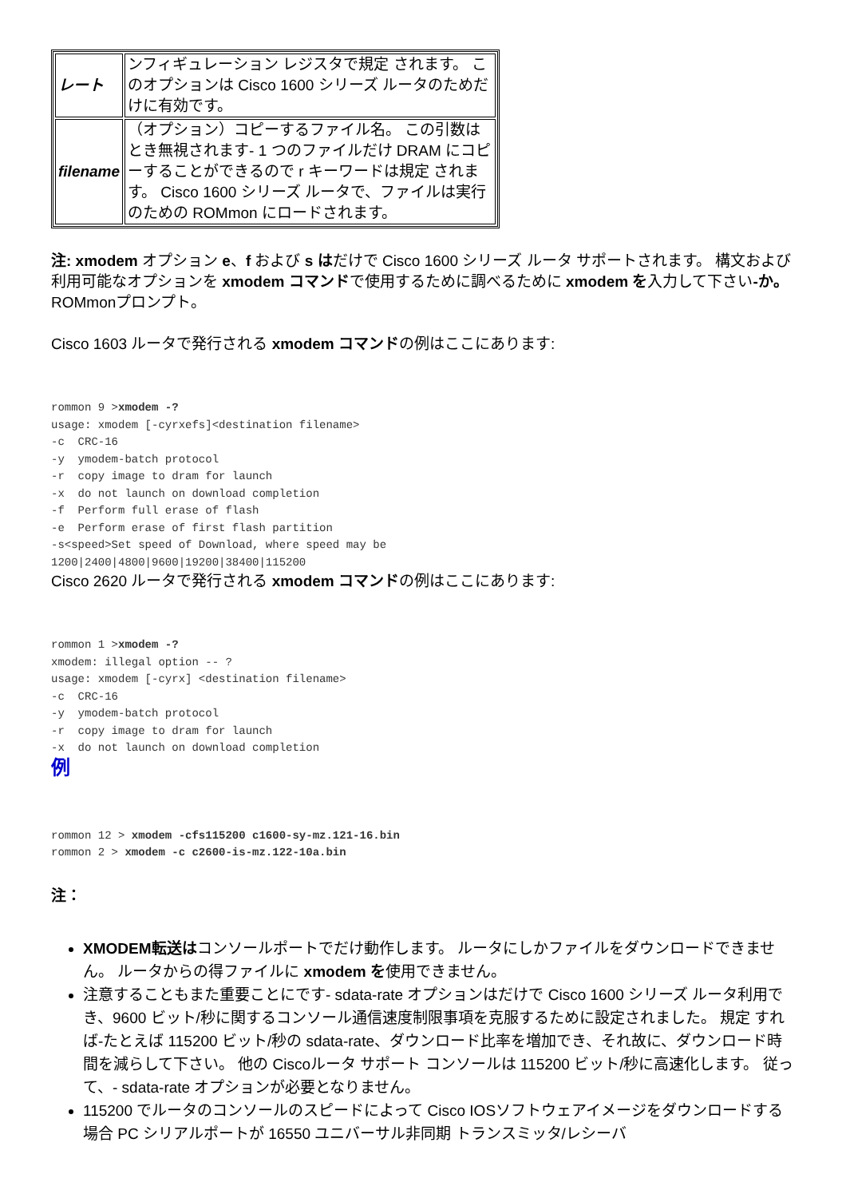| レート | ンフィギュレーション レジスタで規定 されます。 このオプションは Cisco 1600 シリーズ ルータのためだけに有効です。 |
| filename | （オプション）コピーするファイル名。 この引数はとき無視されます- 1 つのファイルだけ DRAM にコピーすることができるので r キーワードは規定 されます。 Cisco 1600 シリーズ ルータで、ファイルは実行のための ROMmon にロードされます。 |
注: xmodem オプション e、f および s はだけで Cisco 1600 シリーズ ルータ サポートされます。 構文および利用可能なオプションを xmodem コマンドで使用するために調べるために xmodem を入力して下さい-か。 ROMmonプロンプト。
Cisco 1603 ルータで発行される xmodem コマンドの例はここにあります:
rommon 9 >xmodem -?
usage: xmodem [-cyrxefs]<destination filename>
-c  CRC-16
-y  ymodem-batch protocol
-r  copy image to dram for launch
-x  do not launch on download completion
-f  Perform full erase of flash
-e  Perform erase of first flash partition
-s<speed>Set speed of Download, where speed may be
1200|2400|4800|9600|19200|38400|115200
Cisco 2620 ルータで発行される xmodem コマンドの例はここにあります:
rommon 1 >xmodem -?
xmodem: illegal option -- ?
usage: xmodem [-cyrx] <destination filename>
-c  CRC-16
-y  ymodem-batch protocol
-r  copy image to dram for launch
-x  do not launch on download completion
例
rommon 12 > xmodem -cfs115200 c1600-sy-mz.121-16.bin
rommon 2 > xmodem -c c2600-is-mz.122-10a.bin
注：
XMODEM転送はコンソールポートでだけ動作します。 ルータにしかファイルをダウンロードできません。 ルータからの得ファイルに xmodem を使用できません。
注意することもまた重要ことにです- sdata-rate オプションはだけで Cisco 1600 シリーズ ルータ利用でき、9600 ビット/秒に関するコンソール通信速度制限事項を克服するために設定されました。 規定 すれば-たとえば 115200 ビット/秒の sdata-rate、ダウンロード比率を増加でき、それ故に、ダウンロード時間を減らして下さい。 他の Ciscoルータ サポート コンソールは 115200 ビット/秒に高速化します。 従って、- sdata-rate オプションが必要となりません。
115200 でルータのコンソールのスピードによって Cisco IOSソフトウェアイメージをダウンロードする場合 PC シリアルポートが 16550 ユニバーサル非同期 トランスミッタ/レシーバ